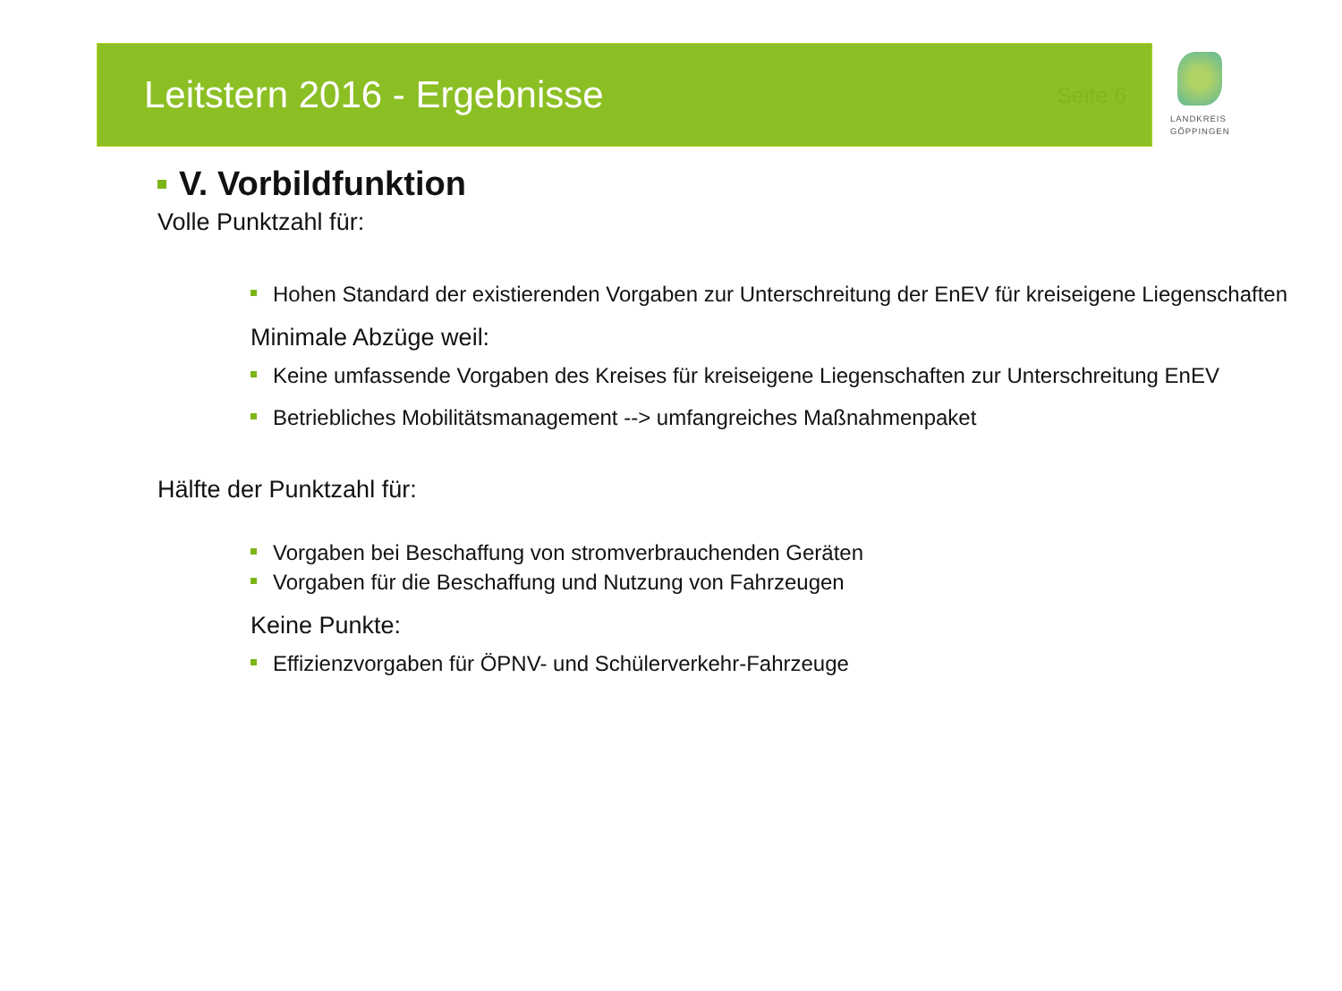Leitstern 2016 - Ergebnisse
Seite 6
LANDKREIS
GÖPPINGEN
V. Vorbildfunktion
Volle Punktzahl für:
Hohen Standard der existierenden Vorgaben zur Unterschreitung der EnEV für kreiseigene Liegenschaften
Minimale Abzüge weil:
Keine umfassende Vorgaben des Kreises für kreiseigene Liegenschaften zur Unterschreitung EnEV
Betriebliches Mobilitätsmanagement --> umfangreiches Maßnahmenpaket
Hälfte der Punktzahl für:
Vorgaben bei Beschaffung von stromverbrauchenden Geräten
Vorgaben für die Beschaffung und Nutzung von Fahrzeugen
Keine Punkte:
Effizienzvorgaben für ÖPNV- und Schülerverkehr-Fahrzeuge